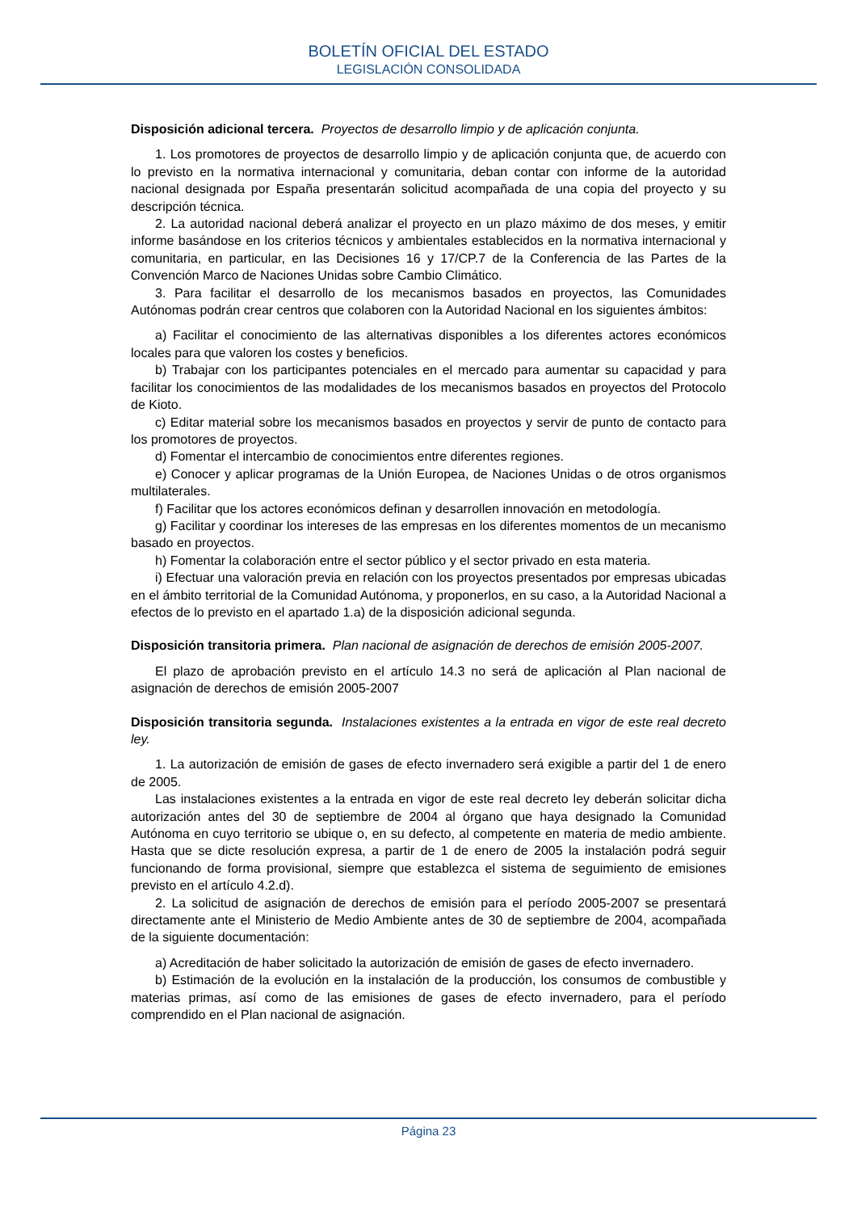BOLETÍN OFICIAL DEL ESTADO
LEGISLACIÓN CONSOLIDADA
Disposición adicional tercera. Proyectos de desarrollo limpio y de aplicación conjunta.
1. Los promotores de proyectos de desarrollo limpio y de aplicación conjunta que, de acuerdo con lo previsto en la normativa internacional y comunitaria, deban contar con informe de la autoridad nacional designada por España presentarán solicitud acompañada de una copia del proyecto y su descripción técnica.
2. La autoridad nacional deberá analizar el proyecto en un plazo máximo de dos meses, y emitir informe basándose en los criterios técnicos y ambientales establecidos en la normativa internacional y comunitaria, en particular, en las Decisiones 16 y 17/CP.7 de la Conferencia de las Partes de la Convención Marco de Naciones Unidas sobre Cambio Climático.
3. Para facilitar el desarrollo de los mecanismos basados en proyectos, las Comunidades Autónomas podrán crear centros que colaboren con la Autoridad Nacional en los siguientes ámbitos:
a) Facilitar el conocimiento de las alternativas disponibles a los diferentes actores económicos locales para que valoren los costes y beneficios.
b) Trabajar con los participantes potenciales en el mercado para aumentar su capacidad y para facilitar los conocimientos de las modalidades de los mecanismos basados en proyectos del Protocolo de Kioto.
c) Editar material sobre los mecanismos basados en proyectos y servir de punto de contacto para los promotores de proyectos.
d) Fomentar el intercambio de conocimientos entre diferentes regiones.
e) Conocer y aplicar programas de la Unión Europea, de Naciones Unidas o de otros organismos multilaterales.
f) Facilitar que los actores económicos definan y desarrollen innovación en metodología.
g) Facilitar y coordinar los intereses de las empresas en los diferentes momentos de un mecanismo basado en proyectos.
h) Fomentar la colaboración entre el sector público y el sector privado en esta materia.
i) Efectuar una valoración previa en relación con los proyectos presentados por empresas ubicadas en el ámbito territorial de la Comunidad Autónoma, y proponerlos, en su caso, a la Autoridad Nacional a efectos de lo previsto en el apartado 1.a) de la disposición adicional segunda.
Disposición transitoria primera. Plan nacional de asignación de derechos de emisión 2005-2007.
El plazo de aprobación previsto en el artículo 14.3 no será de aplicación al Plan nacional de asignación de derechos de emisión 2005-2007
Disposición transitoria segunda. Instalaciones existentes a la entrada en vigor de este real decreto ley.
1. La autorización de emisión de gases de efecto invernadero será exigible a partir del 1 de enero de 2005.
Las instalaciones existentes a la entrada en vigor de este real decreto ley deberán solicitar dicha autorización antes del 30 de septiembre de 2004 al órgano que haya designado la Comunidad Autónoma en cuyo territorio se ubique o, en su defecto, al competente en materia de medio ambiente. Hasta que se dicte resolución expresa, a partir de 1 de enero de 2005 la instalación podrá seguir funcionando de forma provisional, siempre que establezca el sistema de seguimiento de emisiones previsto en el artículo 4.2.d).
2. La solicitud de asignación de derechos de emisión para el período 2005-2007 se presentará directamente ante el Ministerio de Medio Ambiente antes de 30 de septiembre de 2004, acompañada de la siguiente documentación:
a) Acreditación de haber solicitado la autorización de emisión de gases de efecto invernadero.
b) Estimación de la evolución en la instalación de la producción, los consumos de combustible y materias primas, así como de las emisiones de gases de efecto invernadero, para el período comprendido en el Plan nacional de asignación.
Página 23